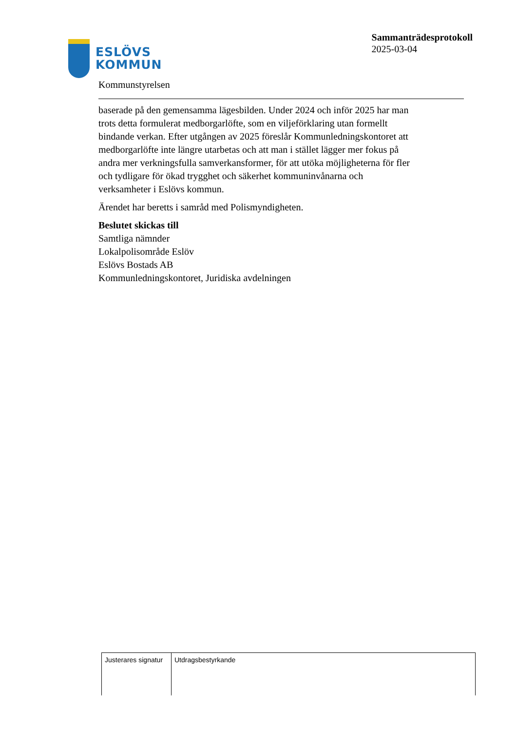ESLÖVS
KOMMUN
Sammanträdesprotokoll
2025-03-04
Kommunstyrelsen
baserade på den gemensamma lägesbilden. Under 2024 och inför 2025 har man trots detta formulerat medborgarlöfte, som en viljeförklaring utan formellt bindande verkan. Efter utgången av 2025 föreslår Kommunledningskontoret att medborgarlöfte inte längre utarbetas och att man i stället lägger mer fokus på andra mer verkningsfulla samverkansformer, för att utöka möjligheterna för fler och tydligare för ökad trygghet och säkerhet kommuninvånarna och verksamheter i Eslövs kommun.
Ärendet har beretts i samråd med Polismyndigheten.
Beslutet skickas till
Samtliga nämnder
Lokalpolisområde Eslöv
Eslövs Bostads AB
Kommunledningskontoret, Juridiska avdelningen
| Justerares signatur | Utdragsbestyrkande |